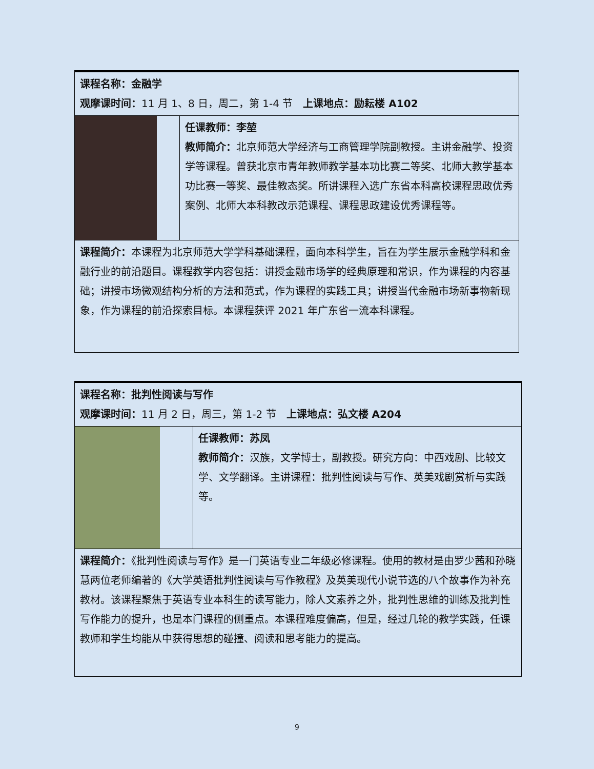| 课程名称：金融学 观摩课时间： 11 月 1、8 日，周二，第 1-4 节 上课地点：励耘楼 A102 | | |
| | | 任课教师：李堃 教师简介： 北京师范大学经济与工商管理学院副教授。主讲金融学、投资学等课程。曾获北京市青年教师教学基本功比赛二等奖、北师大教学基本功比赛一等奖、最佳教态奖。所讲课程入选广东省本科高校课程思政优秀案例、北师大本科教改示范课程、课程思政建设优秀课程等。 |
| 课程简介： 本课程为北京师范大学学科基础课程，面向本科学生，旨在为学生展示金融学科和金融行业的前沿题目。课程教学内容包括：讲授金融市场学的经典原理和常识，作为课程的内容基础；讲授市场微观结构分析的方法和范式，作为课程的实践工具；讲授当代金融市场新事物新现象，作为课程的前沿探索目标。本课程获评 2021 年广东省一流本科课程。 | | |
| 课程名称：批判性阅读与写作 观摩课时间： 11 月 2 日，周三，第 1-2 节 上课地点：弘文楼 A204 | | |
| | | 任课教师：苏凤 教师简介： 汉族，文学博士，副教授。研究方向：中西戏剧、比较文学、文学翻译。主讲课程：批判性阅读与写作、英美戏剧赏析与实践等。 |
| 课程简介： 《批判性阅读与写作》是一门英语专业二年级必修课程。使用的教材是由罗少茜和孙晓慧两位老师编著的《大学英语批判性阅读与写作教程》及英美现代小说节选的八个故事作为补充教材。该课程聚焦于英语专业本科生的读写能力，除人文素养之外，批判性思维的训练及批判性写作能力的提升，也是本门课程的侧重点。本课程难度偏高，但是，经过几轮的教学实践，任课教师和学生均能从中获得思想的碰撞、阅读和思考能力的提高。 | | |
9